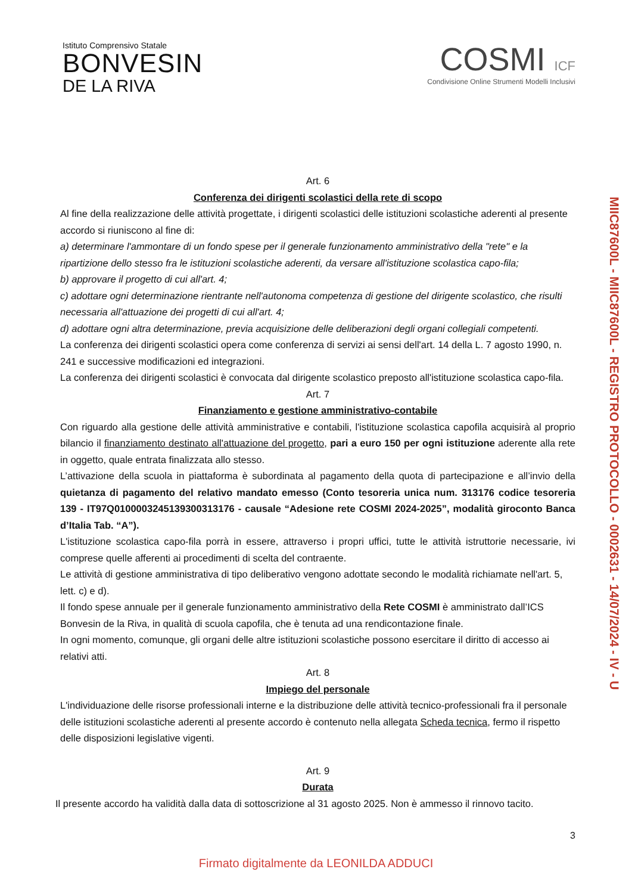Istituto Comprensivo Statale
BONVESIN
DE LA RIVA
COSMI ICF
Condivisione Online Strumenti Modelli Inclusivi
Art. 6
Conferenza dei dirigenti scolastici della rete di scopo
Al fine della realizzazione delle attività progettate, i dirigenti scolastici delle istituzioni scolastiche aderenti al presente accordo si riuniscono al fine di:
a) determinare l'ammontare di un fondo spese per il generale funzionamento amministrativo della "rete" e la ripartizione dello stesso fra le istituzioni scolastiche aderenti, da versare all'istituzione scolastica capo-fila;
b) approvare il progetto di cui all'art. 4;
c) adottare ogni determinazione rientrante nell'autonoma competenza di gestione del dirigente scolastico, che risulti necessaria all'attuazione dei progetti di cui all'art. 4;
d) adottare ogni altra determinazione, previa acquisizione delle deliberazioni degli organi collegiali competenti.
La conferenza dei dirigenti scolastici opera come conferenza di servizi ai sensi dell'art. 14 della L. 7 agosto 1990, n. 241 e successive modificazioni ed integrazioni.
La conferenza dei dirigenti scolastici è convocata dal dirigente scolastico preposto all'istituzione scolastica capo-fila.
Art. 7
Finanziamento e gestione amministrativo-contabile
Con riguardo alla gestione delle attività amministrative e contabili, l'istituzione scolastica capofila acquisirà al proprio bilancio il finanziamento destinato all'attuazione del progetto, pari a euro 150 per ogni istituzione aderente alla rete in oggetto, quale entrata finalizzata allo stesso.
L’attivazione della scuola in piattaforma è subordinata al pagamento della quota di partecipazione e all’invio della quietanza di pagamento del relativo mandato emesso (Conto tesoreria unica num. 313176 codice tesoreria 139 - IT97Q0100003245139300313176 - causale “Adesione rete COSMI 2024-2025”, modalità giroconto Banca d’Italia Tab. “A”).
L'istituzione scolastica capo-fila porrà in essere, attraverso i propri uffici, tutte le attività istruttorie necessarie, ivi comprese quelle afferenti ai procedimenti di scelta del contraente.
Le attività di gestione amministrativa di tipo deliberativo vengono adottate secondo le modalità richiamate nell'art. 5, lett. c) e d).
Il fondo spese annuale per il generale funzionamento amministrativo della Rete COSMI è amministrato dall’ICS Bonvesin de la Riva, in qualità di scuola capofila, che è tenuta ad una rendicontazione finale.
In ogni momento, comunque, gli organi delle altre istituzioni scolastiche possono esercitare il diritto di accesso ai relativi atti.
Art. 8
Impiego del personale
L'individuazione delle risorse professionali interne e la distribuzione delle attività tecnico-professionali fra il personale delle istituzioni scolastiche aderenti al presente accordo è contenuto nella allegata Scheda tecnica, fermo il rispetto delle disposizioni legislative vigenti.
Art. 9
Durata
Il presente accordo ha validità dalla data di sottoscrizione al 31 agosto 2025. Non è ammesso il rinnovo tacito.
MIIC87600L - MIIC87600L - REGISTRO PROTOCOLLO - 0002631 - 14/07/2024 - IV - U
3
Firmato digitalmente da LEONILDA ADDUCI